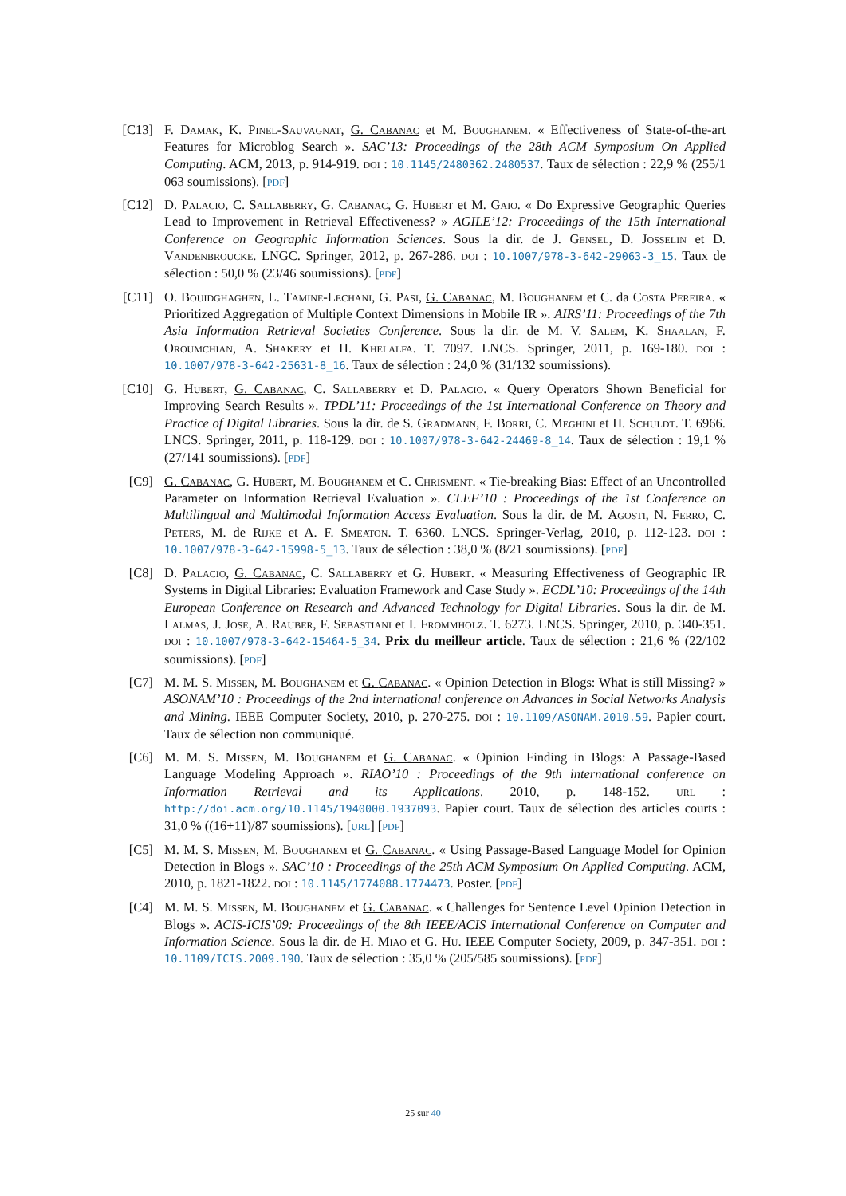[C13] F. Damak, K. Pinel-Sauvagnat, G. Cabanac et M. Boughanem. « Effectiveness of State-of-the-art Features for Microblog Search ». SAC’13: Proceedings of the 28th ACM Symposium On Applied Computing. ACM, 2013, p. 914-919. doi : 10.1145/2480362.2480537. Taux de sélection : 22,9 % (255/1 063 soumissions). [pdf]
[C12] D. Palacio, C. Sallaberry, G. Cabanac, G. Hubert et M. Gaio. « Do Expressive Geographic Queries Lead to Improvement in Retrieval Effectiveness? » AGILE’12: Proceedings of the 15th International Conference on Geographic Information Sciences. Sous la dir. de J. Gensel, D. Josselin et D. Vandenbroucke. LNGC. Springer, 2012, p. 267-286. doi : 10.1007/978-3-642-29063-3_15. Taux de sélection : 50,0 % (23/46 soumissions). [pdf]
[C11] O. Bouidghaghen, L. Tamine-Lechani, G. Pasi, G. Cabanac, M. Boughanem et C. da Costa Pereira. « Prioritized Aggregation of Multiple Context Dimensions in Mobile IR ». AIRS’11: Proceedings of the 7th Asia Information Retrieval Societies Conference. Sous la dir. de M. V. Salem, K. Shaalan, F. Oroumchian, A. Shakery et H. Khelalfa. T. 7097. LNCS. Springer, 2011, p. 169-180. doi : 10.1007/978-3-642-25631-8_16. Taux de sélection : 24,0 % (31/132 soumissions).
[C10] G. Hubert, G. Cabanac, C. Sallaberry et D. Palacio. « Query Operators Shown Beneficial for Improving Search Results ». TPDL’11: Proceedings of the 1st International Conference on Theory and Practice of Digital Libraries. Sous la dir. de S. Gradmann, F. Borri, C. Meghini et H. Schuldt. T. 6966. LNCS. Springer, 2011, p. 118-129. doi : 10.1007/978-3-642-24469-8_14. Taux de sélection : 19,1 % (27/141 soumissions). [pdf]
[C9] G. Cabanac, G. Hubert, M. Boughanem et C. Chrisment. « Tie-breaking Bias: Effect of an Uncontrolled Parameter on Information Retrieval Evaluation ». CLEF’10 : Proceedings of the 1st Conference on Multilingual and Multimodal Information Access Evaluation. Sous la dir. de M. Agosti, N. Ferro, C. Peters, M. de Rijke et A. F. Smeaton. T. 6360. LNCS. Springer-Verlag, 2010, p. 112-123. doi : 10.1007/978-3-642-15998-5_13. Taux de sélection : 38,0 % (8/21 soumissions). [pdf]
[C8] D. Palacio, G. Cabanac, C. Sallaberry et G. Hubert. « Measuring Effectiveness of Geographic IR Systems in Digital Libraries: Evaluation Framework and Case Study ». ECDL’10: Proceedings of the 14th European Conference on Research and Advanced Technology for Digital Libraries. Sous la dir. de M. Lalmas, J. Jose, A. Rauber, F. Sebastiani et I. Frommholz. T. 6273. LNCS. Springer, 2010, p. 340-351. doi : 10.1007/978-3-642-15464-5_34. Prix du meilleur article. Taux de sélection : 21,6 % (22/102 soumissions). [pdf]
[C7] M. M. S. Missen, M. Boughanem et G. Cabanac. « Opinion Detection in Blogs: What is still Missing? » ASONAM’10 : Proceedings of the 2nd international conference on Advances in Social Networks Analysis and Mining. IEEE Computer Society, 2010, p. 270-275. doi : 10.1109/ASONAM.2010.59. Papier court. Taux de sélection non communiqué.
[C6] M. M. S. Missen, M. Boughanem et G. Cabanac. « Opinion Finding in Blogs: A Passage-Based Language Modeling Approach ». RIAO’10 : Proceedings of the 9th international conference on Information Retrieval and its Applications. 2010, p. 148-152. url : http://doi.acm.org/10.1145/1940000.1937093. Papier court. Taux de sélection des articles courts : 31,0 % ((16+11)/87 soumissions). [url] [pdf]
[C5] M. M. S. Missen, M. Boughanem et G. Cabanac. « Using Passage-Based Language Model for Opinion Detection in Blogs ». SAC’10 : Proceedings of the 25th ACM Symposium On Applied Computing. ACM, 2010, p. 1821-1822. doi : 10.1145/1774088.1774473. Poster. [pdf]
[C4] M. M. S. Missen, M. Boughanem et G. Cabanac. « Challenges for Sentence Level Opinion Detection in Blogs ». ACIS-ICIS’09: Proceedings of the 8th IEEE/ACIS International Conference on Computer and Information Science. Sous la dir. de H. Miao et G. Hu. IEEE Computer Society, 2009, p. 347-351. doi : 10.1109/ICIS.2009.190. Taux de sélection : 35,0 % (205/585 soumissions). [pdf]
25 sur 40